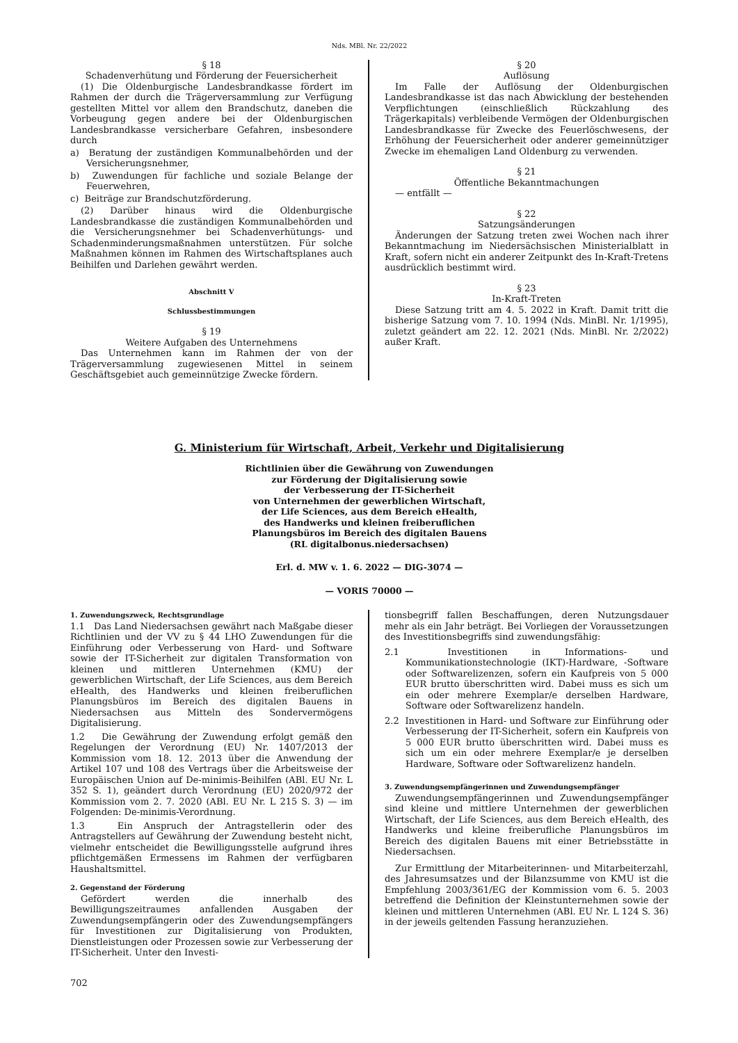Nds. MBl. Nr. 22/2022
§ 18
Schadenverhütung und Förderung der Feuersicherheit
(1) Die Oldenburgische Landesbrandkasse fördert im Rahmen der durch die Trägerversammlung zur Verfügung gestellten Mittel vor allem den Brandschutz, daneben die Vorbeugung gegen andere bei der Oldenburgischen Landesbrandkasse versicherbare Gefahren, insbesondere durch
a) Beratung der zuständigen Kommunalbehörden und der Versicherungsnehmer,
b) Zuwendungen für fachliche und soziale Belange der Feuerwehren,
c) Beiträge zur Brandschutzförderung.
(2) Darüber hinaus wird die Oldenburgische Landesbrandkasse die zuständigen Kommunalbehörden und die Versicherungsnehmer bei Schadenverhütungs- und Schadenminderungsmaßnahmen unterstützen. Für solche Maßnahmen können im Rahmen des Wirtschaftsplanes auch Beihilfen und Darlehen gewährt werden.
Abschnitt V
Schlussbestimmungen
§ 19
Weitere Aufgaben des Unternehmens
Das Unternehmen kann im Rahmen der von der Trägerversammlung zugewiesenen Mittel in seinem Geschäftsgebiet auch gemeinnützige Zwecke fördern.
§ 20
Auflösung
Im Falle der Auflösung der Oldenburgischen Landesbrandkasse ist das nach Abwicklung der bestehenden Verpflichtungen (einschließlich Rückzahlung des Trägerkapitals) verbleibende Vermögen der Oldenburgischen Landesbrandkasse für Zwecke des Feuerlöschwesens, der Erhöhung der Feuersicherheit oder anderer gemeinnütziger Zwecke im ehemaligen Land Oldenburg zu verwenden.
§ 21
Öffentliche Bekanntmachungen
— entfällt —
§ 22
Satzungsänderungen
Änderungen der Satzung treten zwei Wochen nach ihrer Bekanntmachung im Niedersächsischen Ministerialblatt in Kraft, sofern nicht ein anderer Zeitpunkt des In-Kraft-Tretens ausdrücklich bestimmt wird.
§ 23
In-Kraft-Treten
Diese Satzung tritt am 4. 5. 2022 in Kraft. Damit tritt die bisherige Satzung vom 7. 10. 1994 (Nds. MinBl. Nr. 1/1995), zuletzt geändert am 22. 12. 2021 (Nds. MinBl. Nr. 2/2022) außer Kraft.
G. Ministerium für Wirtschaft, Arbeit, Verkehr und Digitalisierung
Richtlinien über die Gewährung von Zuwendungen
zur Förderung der Digitalisierung sowie
der Verbesserung der IT-Sicherheit
von Unternehmen der gewerblichen Wirtschaft,
der Life Sciences, aus dem Bereich eHealth,
des Handwerks und kleinen freiberuflichen
Planungsbüros im Bereich des digitalen Bauens
(RL digitalbonus.niedersachsen)
Erl. d. MW v. 1. 6. 2022 — DIG-3074 —
— VORIS 70000 —
1. Zuwendungszweck, Rechtsgrundlage
1.1 Das Land Niedersachsen gewährt nach Maßgabe dieser Richtlinien und der VV zu § 44 LHO Zuwendungen für die Einführung oder Verbesserung von Hard- und Software sowie der IT-Sicherheit zur digitalen Transformation von kleinen und mittleren Unternehmen (KMU) der gewerblichen Wirtschaft, der Life Sciences, aus dem Bereich eHealth, des Handwerks und kleinen freiberuflichen Planungsbüros im Bereich des digitalen Bauens in Niedersachsen aus Mitteln des Sondervermögens Digitalisierung.
1.2 Die Gewährung der Zuwendung erfolgt gemäß den Regelungen der Verordnung (EU) Nr. 1407/2013 der Kommission vom 18. 12. 2013 über die Anwendung der Artikel 107 und 108 des Vertrags über die Arbeitsweise der Europäischen Union auf De-minimis-Beihilfen (ABl. EU Nr. L 352 S. 1), geändert durch Verordnung (EU) 2020/972 der Kommission vom 2. 7. 2020 (ABl. EU Nr. L 215 S. 3) — im Folgenden: De-minimis-Verordnung.
1.3 Ein Anspruch der Antragstellerin oder des Antragstellers auf Gewährung der Zuwendung besteht nicht, vielmehr entscheidet die Bewilligungsstelle aufgrund ihres pflichtgemäßen Ermessens im Rahmen der verfügbaren Haushaltsmittel.
2. Gegenstand der Förderung
Gefördert werden die innerhalb des Bewilligungszeitraumes anfallenden Ausgaben der Zuwendungsempfängerin oder des Zuwendungsempfängers für Investitionen zur Digitalisierung von Produkten, Dienstleistungen oder Prozessen sowie zur Verbesserung der IT-Sicherheit. Unter den Investi-
tionsbegriff fallen Beschaffungen, deren Nutzungsdauer mehr als ein Jahr beträgt. Bei Vorliegen der Voraussetzungen des Investitionsbegriffs sind zuwendungsfähig:
2.1 Investitionen in Informations- und Kommunikationstechnologie (IKT)-Hardware, -Software oder Softwarelizenzen, sofern ein Kaufpreis von 5 000 EUR brutto überschritten wird. Dabei muss es sich um ein oder mehrere Exemplar/e derselben Hardware, Software oder Softwarelizenz handeln.
2.2 Investitionen in Hard- und Software zur Einführung oder Verbesserung der IT-Sicherheit, sofern ein Kaufpreis von 5 000 EUR brutto überschritten wird. Dabei muss es sich um ein oder mehrere Exemplar/e je derselben Hardware, Software oder Softwarelizenz handeln.
3. Zuwendungsempfängerinnen und Zuwendungsempfänger
Zuwendungsempfängerinnen und Zuwendungsempfänger sind kleine und mittlere Unternehmen der gewerblichen Wirtschaft, der Life Sciences, aus dem Bereich eHealth, des Handwerks und kleine freiberufliche Planungsbüros im Bereich des digitalen Bauens mit einer Betriebsstätte in Niedersachsen.
Zur Ermittlung der Mitarbeiterinnen- und Mitarbeiterzahl, des Jahresumsatzes und der Bilanzsumme von KMU ist die Empfehlung 2003/361/EG der Kommission vom 6. 5. 2003 betreffend die Definition der Kleinstunternehmen sowie der kleinen und mittleren Unternehmen (ABl. EU Nr. L 124 S. 36) in der jeweils geltenden Fassung heranzuziehen.
702